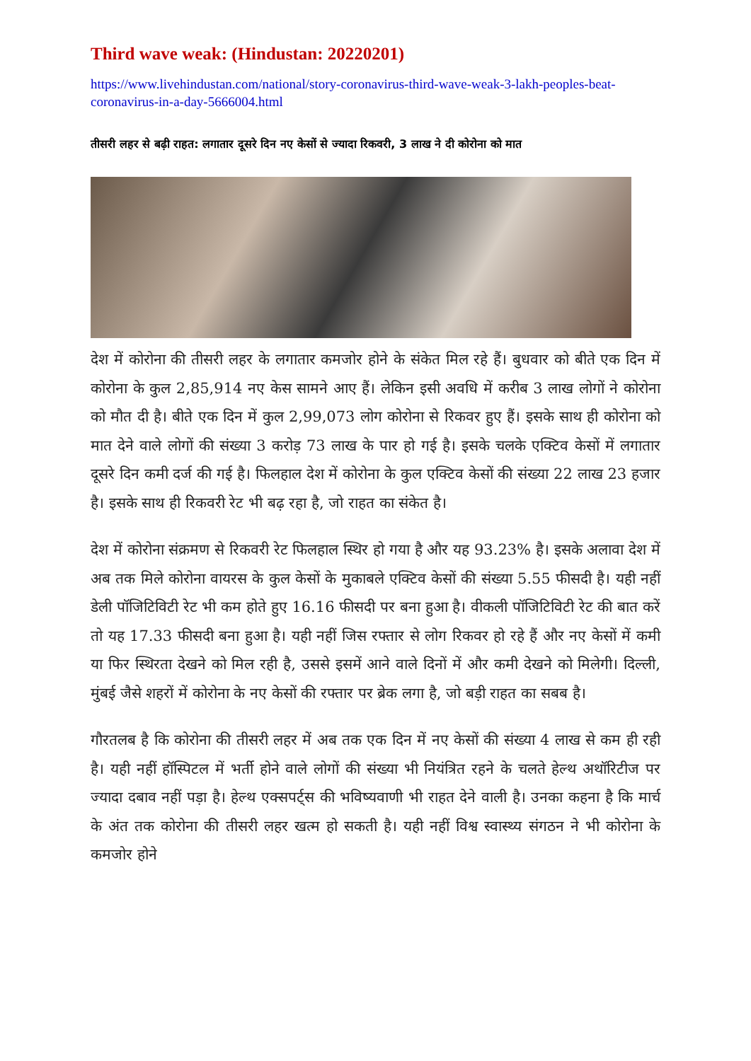Third wave weak: (Hindustan: 20220201)
https://www.livehindustan.com/national/story-coronavirus-third-wave-weak-3-lakh-peoples-beat-coronavirus-in-a-day-5666004.html
तीसरी लहर से बढ़ी राहत: लगातार दूसरे दिन नए केसों से ज्यादा रिकवरी, 3 लाख ने दी कोरोना को मात
देश में कोरोना की तीसरी लहर के लगातार कमजोर होने के संकेत मिल रहे हैं। बुधवार को बीते एक दिन में कोरोना के कुल 2,85,914 नए केस सामने आए हैं। लेकिन इसी अवधि में करीब 3 लाख लोगों ने कोरोना को मौत दी है। बीते एक दिन में कुल 2,99,073 लोग कोरोना से रिकवर हुए हैं। इसके साथ ही कोरोना को मात देने वाले लोगों की संख्या 3 करोड़ 73 लाख के पार हो गई है। इसके चलके एक्टिव केसों में लगातार दूसरे दिन कमी दर्ज की गई है। फिलहाल देश में कोरोना के कुल एक्टिव केसों की संख्या 22 लाख 23 हजार है। इसके साथ ही रिकवरी रेट भी बढ़ रहा है, जो राहत का संकेत है।
देश में कोरोना संक्रमण से रिकवरी रेट फिलहाल स्थिर हो गया है और यह 93.23% है। इसके अलावा देश में अब तक मिले कोरोना वायरस के कुल केसों के मुकाबले एक्टिव केसों की संख्या 5.55 फीसदी है। यही नहीं डेली पॉजिटिविटी रेट भी कम होते हुए 16.16 फीसदी पर बना हुआ है। वीकली पॉजिटिविटी रेट की बात करें तो यह 17.33 फीसदी बना हुआ है। यही नहीं जिस रफ्तार से लोग रिकवर हो रहे हैं और नए केसों में कमी या फिर स्थिरता देखने को मिल रही है, उससे इसमें आने वाले दिनों में और कमी देखने को मिलेगी। दिल्ली, मुंबई जैसे शहरों में कोरोना के नए केसों की रफ्तार पर ब्रेक लगा है, जो बड़ी राहत का सबब है।
गौरतलब है कि कोरोना की तीसरी लहर में अब तक एक दिन में नए केसों की संख्या 4 लाख से कम ही रही है। यही नहीं हॉस्पिटल में भर्ती होने वाले लोगों की संख्या भी नियंत्रित रहने के चलते हेल्थ अथॉरिटीज पर ज्यादा दबाव नहीं पड़ा है। हेल्थ एक्सपर्ट्स की भविष्यवाणी भी राहत देने वाली है। उनका कहना है कि मार्च के अंत तक कोरोना की तीसरी लहर खत्म हो सकती है। यही नहीं विश्व स्वास्थ्य संगठन ने भी कोरोना के कमजोर होने